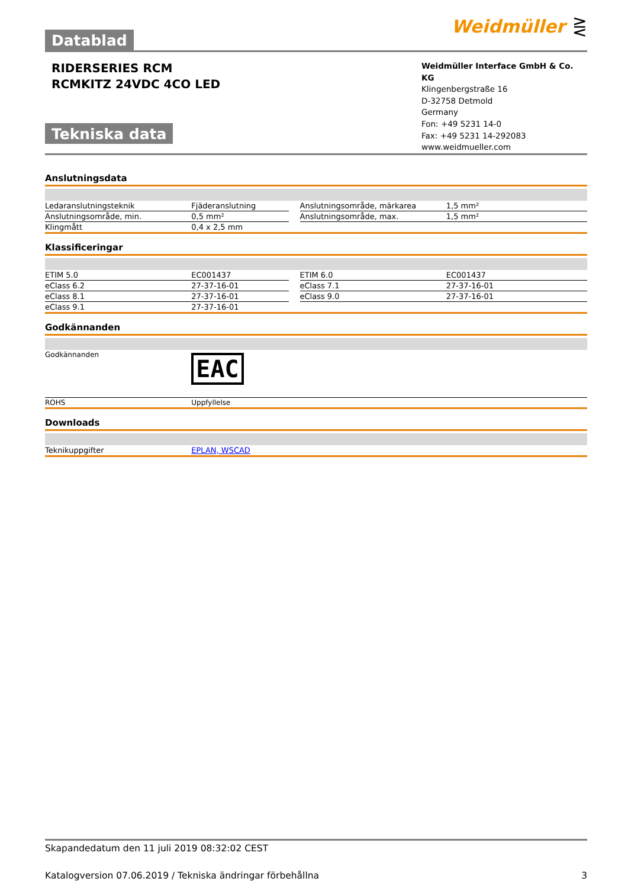Weidmüller ⋛
Datablad
RIDERSERIES RCM
RCMKITZ 24VDC 4CO LED
Tekniska data
Weidmüller Interface GmbH & Co. KG
Klingenbergstraße 16
D-32758 Detmold
Germany
Fon: +49 5231 14-0
Fax: +49 5231 14-292083
www.weidmueller.com
Anslutningsdata
| Ledaranslutningsteknik | Fjäderanslutning | | Anslutningsområde, märkarea | 1,5 mm² |
| Anslutningsområde, min. | 0,5 mm² | | Anslutningsområde, max. | 1,5 mm² |
| Klingmått | 0,4 x 2,5 mm | | | |
Klassificeringar
| ETIM 5.0 | EC001437 | | ETIM 6.0 | EC001437 |
| eClass 6.2 | 27-37-16-01 | | eClass 7.1 | 27-37-16-01 |
| eClass 8.1 | 27-37-16-01 | | eClass 9.0 | 27-37-16-01 |
| eClass 9.1 | 27-37-16-01 | | | |
Godkännanden
| Godkännanden | EAC |
| ROHS | Uppfyllelse |
Downloads
| Teknikuppgifter | EPLAN, WSCAD |
Skapandedatum den 11 juli 2019 08:32:02 CEST
Katalogversion 07.06.2019 / Tekniska ändringar förbehållna 3